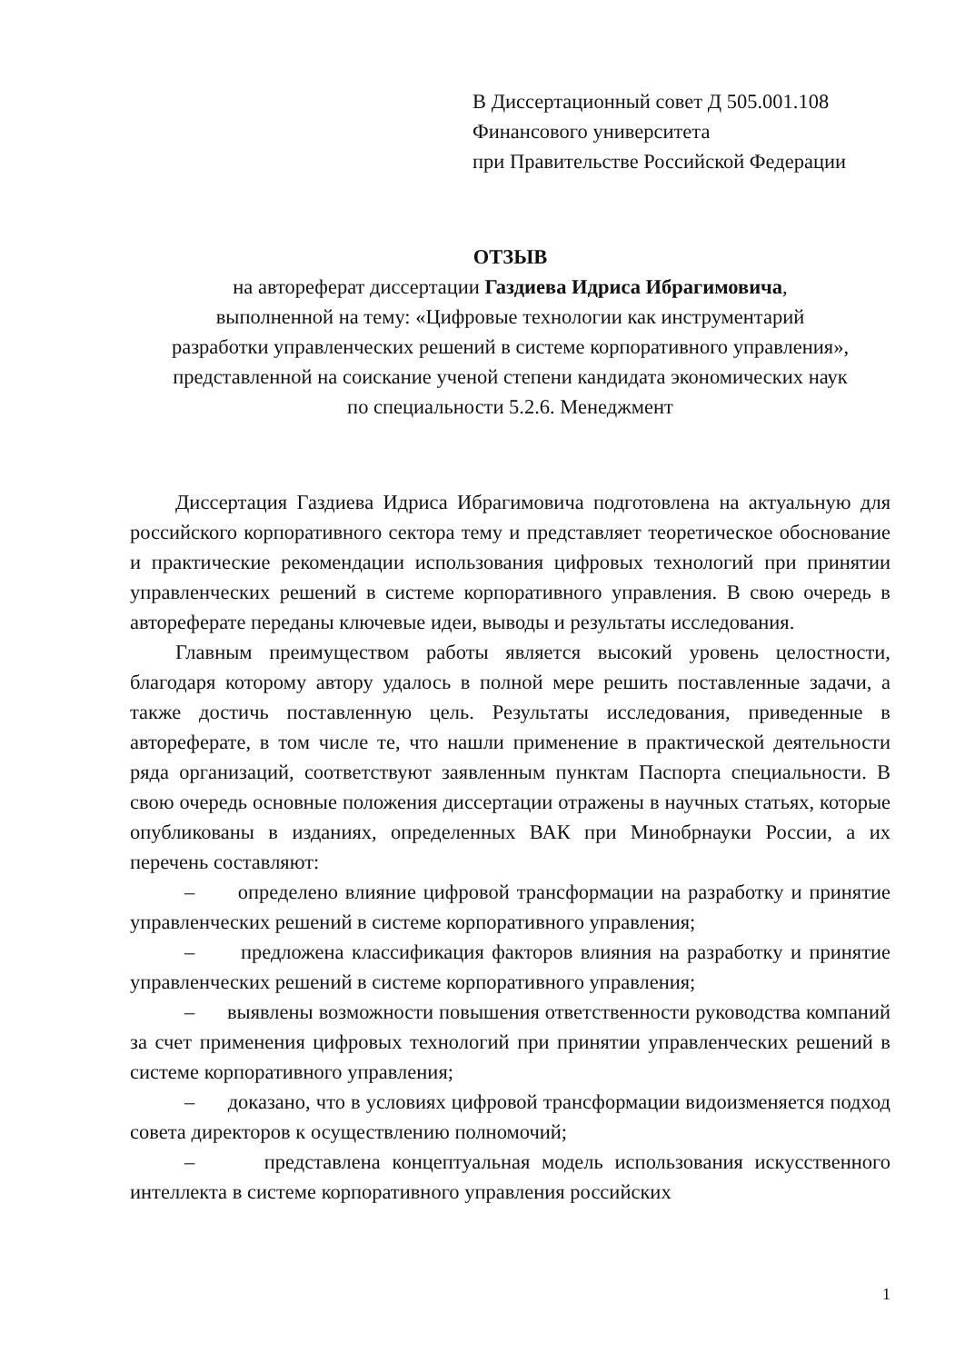В Диссертационный совет Д 505.001.108
Финансового университета
при Правительстве Российской Федерации
ОТЗЫВ
на автореферат диссертации Газдиева Идриса Ибрагимовича,
выполненной на тему: «Цифровые технологии как инструментарий
разработки управленческих решений в системе корпоративного управления»,
представленной на соискание ученой степени кандидата экономических наук
по специальности 5.2.6. Менеджмент
Диссертация Газдиева Идриса Ибрагимовича подготовлена на актуальную для российского корпоративного сектора тему и представляет теоретическое обоснование и практические рекомендации использования цифровых технологий при принятии управленческих решений в системе корпоративного управления. В свою очередь в автореферате переданы ключевые идеи, выводы и результаты исследования.
Главным преимуществом работы является высокий уровень целостности, благодаря которому автору удалось в полной мере решить поставленные задачи, а также достичь поставленную цель. Результаты исследования, приведенные в автореферате, в том числе те, что нашли применение в практической деятельности ряда организаций, соответствуют заявленным пунктам Паспорта специальности. В свою очередь основные положения диссертации отражены в научных статьях, которые опубликованы в изданиях, определенных ВАК при Минобрнауки России, а их перечень составляют:
– определено влияние цифровой трансформации на разработку и принятие управленческих решений в системе корпоративного управления;
– предложена классификация факторов влияния на разработку и принятие управленческих решений в системе корпоративного управления;
– выявлены возможности повышения ответственности руководства компаний за счет применения цифровых технологий при принятии управленческих решений в системе корпоративного управления;
– доказано, что в условиях цифровой трансформации видоизменяется подход совета директоров к осуществлению полномочий;
– представлена концептуальная модель использования искусственного интеллекта в системе корпоративного управления российских
1